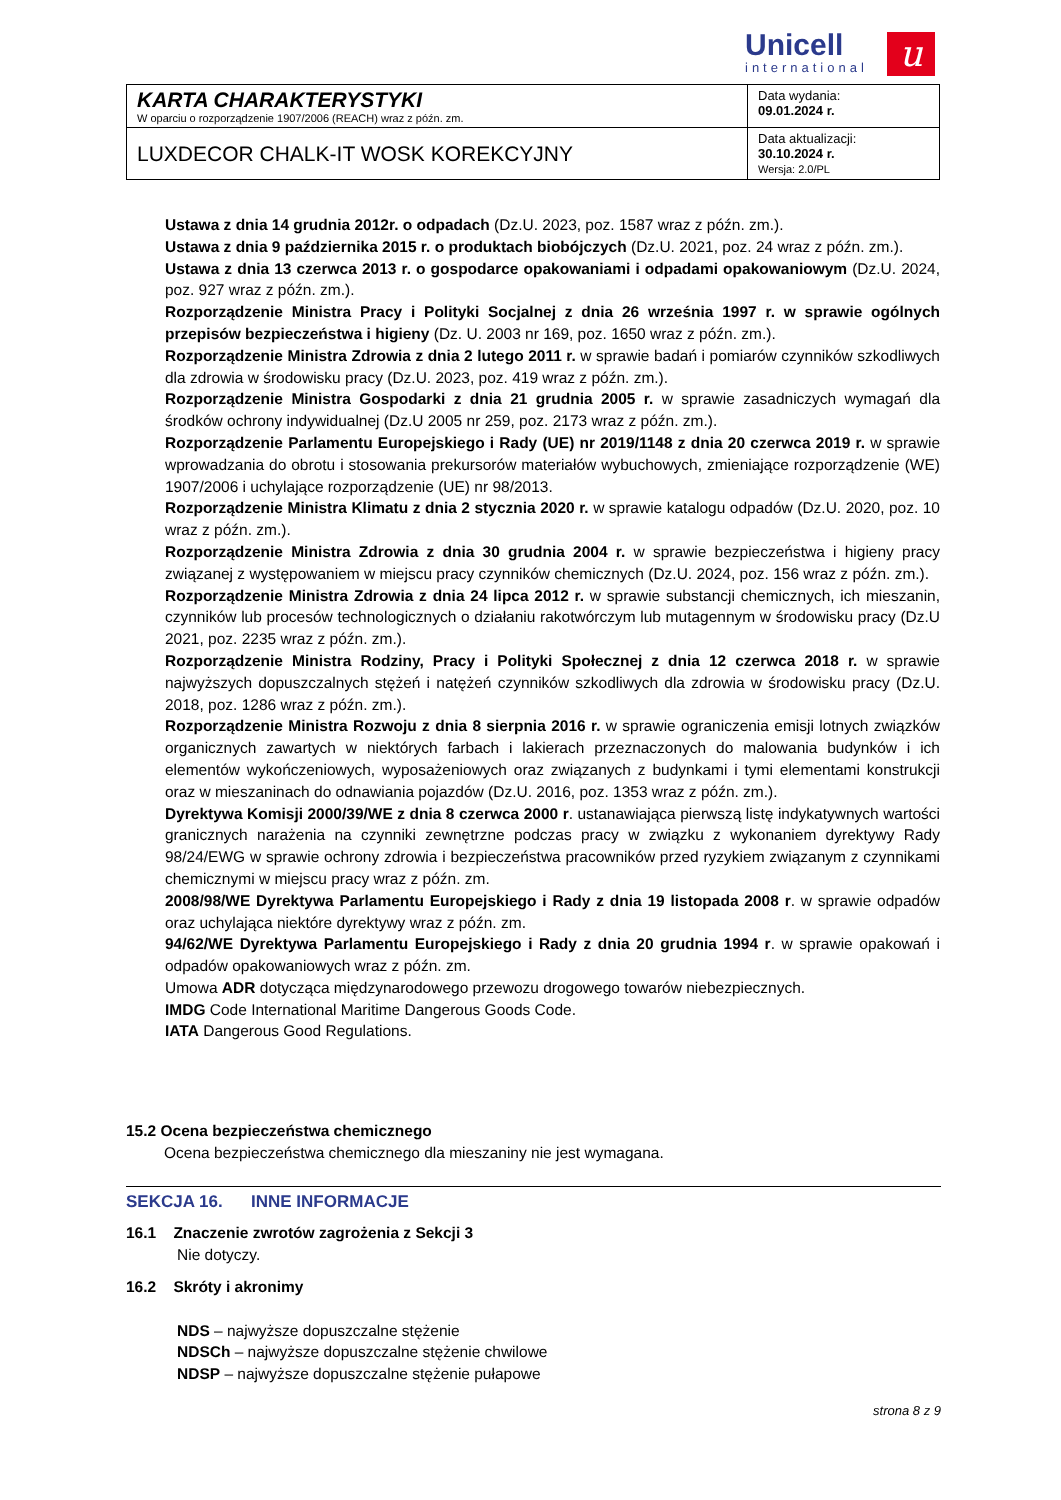Unicell
international
u
| KARTA CHARAKTERYSTYKI W oparciu o rozporządzenie 1907/2006 (REACH) wraz z późn. zm. | Data wydania: 09.01.2024 r. |
| LUXDECOR CHALK-IT WOSK KOREKCYJNY | Data aktualizacji: 30.10.2024 r. Wersja: 2.0/PL |
Ustawa z dnia 14 grudnia 2012r. o odpadach (Dz.U. 2023, poz. 1587 wraz z późn. zm.).
Ustawa z dnia 9 października 2015 r. o produktach biobójczych (Dz.U. 2021, poz. 24 wraz z późn. zm.).
Ustawa z dnia 13 czerwca 2013 r. o gospodarce opakowaniami i odpadami opakowaniowym (Dz.U. 2024, poz. 927 wraz z późn. zm.).
Rozporządzenie Ministra Pracy i Polityki Socjalnej z dnia 26 września 1997 r. w sprawie ogólnych przepisów bezpieczeństwa i higieny (Dz. U. 2003 nr 169, poz. 1650 wraz z późn. zm.).
Rozporządzenie Ministra Zdrowia z dnia 2 lutego 2011 r. w sprawie badań i pomiarów czynników szkodliwych dla zdrowia w środowisku pracy (Dz.U. 2023, poz. 419 wraz z późn. zm.).
Rozporządzenie Ministra Gospodarki z dnia 21 grudnia 2005 r. w sprawie zasadniczych wymagań dla środków ochrony indywidualnej (Dz.U 2005 nr 259, poz. 2173 wraz z późn. zm.).
Rozporządzenie Parlamentu Europejskiego i Rady (UE) nr 2019/1148 z dnia 20 czerwca 2019 r. w sprawie wprowadzania do obrotu i stosowania prekursorów materiałów wybuchowych, zmieniające rozporządzenie (WE) 1907/2006 i uchylające rozporządzenie (UE) nr 98/2013.
Rozporządzenie Ministra Klimatu z dnia 2 stycznia 2020 r. w sprawie katalogu odpadów (Dz.U. 2020, poz. 10 wraz z późn. zm.).
Rozporządzenie Ministra Zdrowia z dnia 30 grudnia 2004 r. w sprawie bezpieczeństwa i higieny pracy związanej z występowaniem w miejscu pracy czynników chemicznych (Dz.U. 2024, poz. 156 wraz z późn. zm.).
Rozporządzenie Ministra Zdrowia z dnia 24 lipca 2012 r. w sprawie substancji chemicznych, ich mieszanin, czynników lub procesów technologicznych o działaniu rakotwórczym lub mutagennym w środowisku pracy (Dz.U 2021, poz. 2235 wraz z późn. zm.).
Rozporządzenie Ministra Rodziny, Pracy i Polityki Społecznej z dnia 12 czerwca 2018 r. w sprawie najwyższych dopuszczalnych stężeń i natężeń czynników szkodliwych dla zdrowia w środowisku pracy (Dz.U. 2018, poz. 1286 wraz z późn. zm.).
Rozporządzenie Ministra Rozwoju z dnia 8 sierpnia 2016 r. w sprawie ograniczenia emisji lotnych związków organicznych zawartych w niektórych farbach i lakierach przeznaczonych do malowania budynków i ich elementów wykończeniowych, wyposażeniowych oraz związanych z budynkami i tymi elementami konstrukcji oraz w mieszaninach do odnawiania pojazdów (Dz.U. 2016, poz. 1353 wraz z późn. zm.).
Dyrektywa Komisji 2000/39/WE z dnia 8 czerwca 2000 r. ustanawiająca pierwszą listę indykatywnych wartości granicznych narażenia na czynniki zewnętrzne podczas pracy w związku z wykonaniem dyrektywy Rady 98/24/EWG w sprawie ochrony zdrowia i bezpieczeństwa pracowników przed ryzykiem związanym z czynnikami chemicznymi w miejscu pracy wraz z późn. zm.
2008/98/WE Dyrektywa Parlamentu Europejskiego i Rady z dnia 19 listopada 2008 r. w sprawie odpadów oraz uchylająca niektóre dyrektywy wraz z późn. zm.
94/62/WE Dyrektywa Parlamentu Europejskiego i Rady z dnia 20 grudnia 1994 r. w sprawie opakowań i odpadów opakowaniowych wraz z późn. zm.
Umowa ADR dotycząca międzynarodowego przewozu drogowego towarów niebezpiecznych.
IMDG Code International Maritime Dangerous Goods Code.
IATA Dangerous Good Regulations.
15.2 Ocena bezpieczeństwa chemicznego
Ocena bezpieczeństwa chemicznego dla mieszaniny nie jest wymagana.
SEKCJA 16. INNE INFORMACJE
16.1 Znaczenie zwrotów zagrożenia z Sekcji 3
Nie dotyczy.
16.2 Skróty i akronimy
NDS – najwyższe dopuszczalne stężenie
NDSCh – najwyższe dopuszczalne stężenie chwilowe
NDSP – najwyższe dopuszczalne stężenie pułapowe
strona 8 z 9